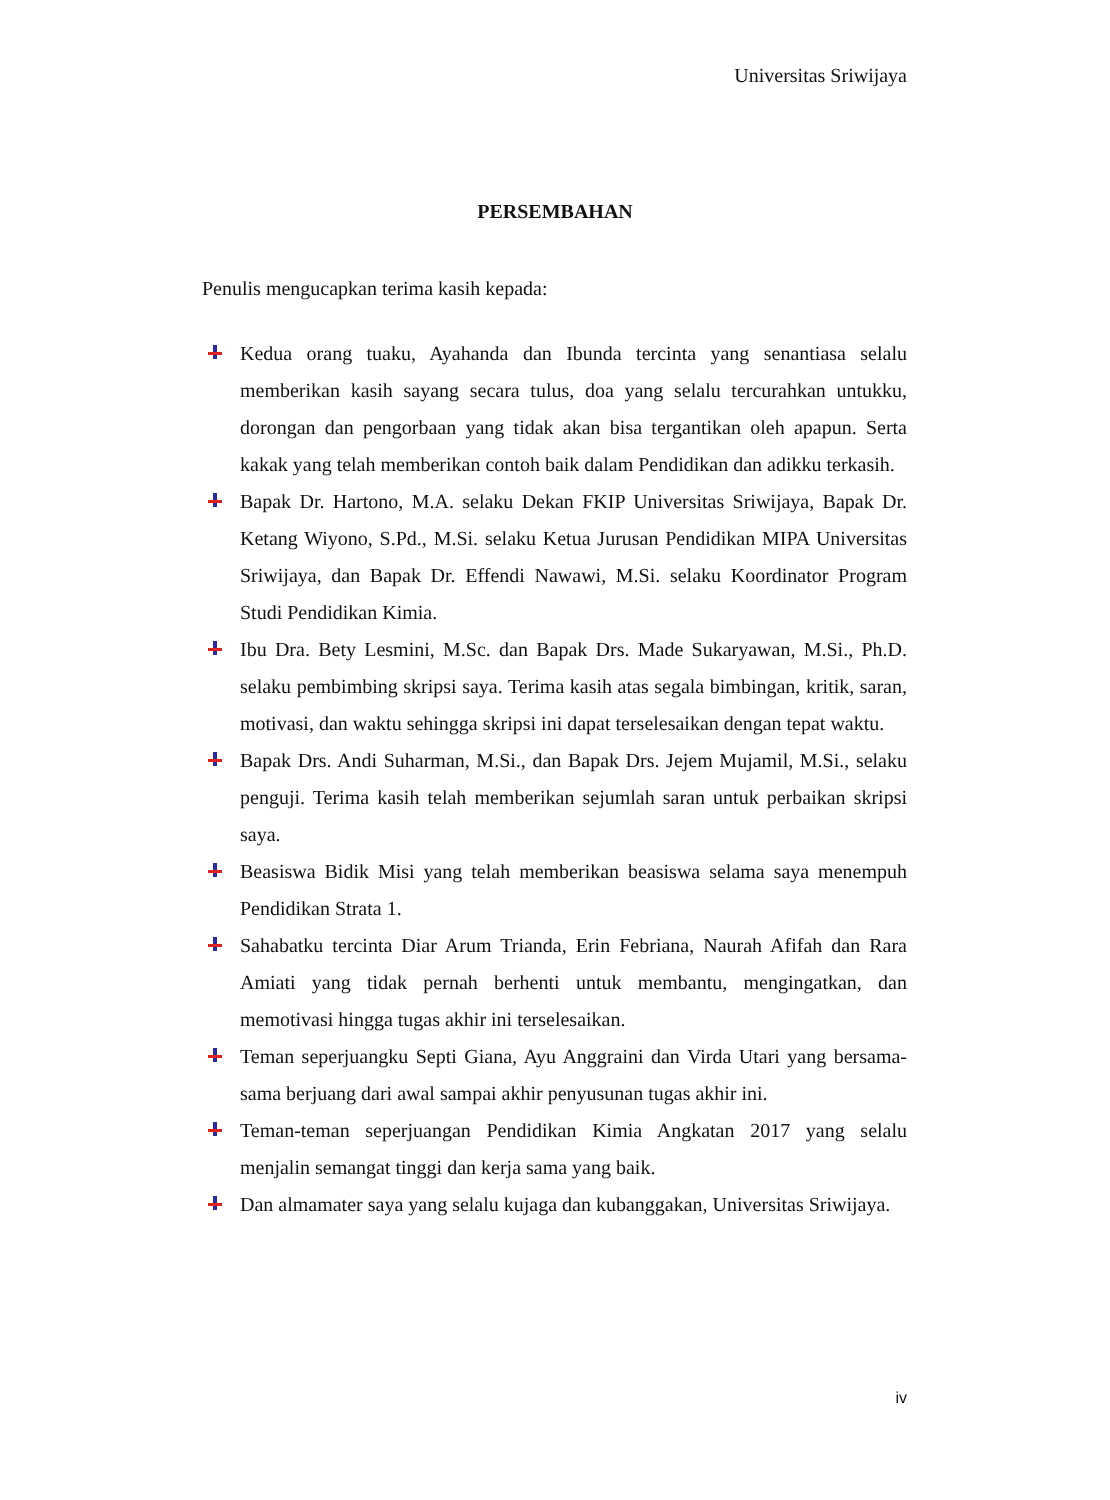Universitas Sriwijaya
PERSEMBAHAN
Penulis mengucapkan terima kasih kepada:
Kedua orang tuaku, Ayahanda dan Ibunda tercinta yang senantiasa selalu memberikan kasih sayang secara tulus, doa yang selalu tercurahkan untukku, dorongan dan pengorbaan yang tidak akan bisa tergantikan oleh apapun. Serta kakak yang telah memberikan contoh baik dalam Pendidikan dan adikku terkasih.
Bapak Dr. Hartono, M.A. selaku Dekan FKIP Universitas Sriwijaya, Bapak Dr. Ketang Wiyono, S.Pd., M.Si. selaku Ketua Jurusan Pendidikan MIPA Universitas Sriwijaya, dan Bapak Dr. Effendi Nawawi, M.Si. selaku Koordinator Program Studi Pendidikan Kimia.
Ibu Dra. Bety Lesmini, M.Sc. dan Bapak Drs. Made Sukaryawan, M.Si., Ph.D. selaku pembimbing skripsi saya. Terima kasih atas segala bimbingan, kritik, saran, motivasi, dan waktu sehingga skripsi ini dapat terselesaikan dengan tepat waktu.
Bapak Drs. Andi Suharman, M.Si., dan Bapak Drs. Jejem Mujamil, M.Si., selaku penguji. Terima kasih telah memberikan sejumlah saran untuk perbaikan skripsi saya.
Beasiswa Bidik Misi yang telah memberikan beasiswa selama saya menempuh Pendidikan Strata 1.
Sahabatku tercinta Diar Arum Trianda, Erin Febriana, Naurah Afifah dan Rara Amiati yang tidak pernah berhenti untuk membantu, mengingatkan, dan memotivasi hingga tugas akhir ini terselesaikan.
Teman seperjuangku Septi Giana, Ayu Anggraini dan Virda Utari yang bersama-sama berjuang dari awal sampai akhir penyusunan tugas akhir ini.
Teman-teman seperjuangan Pendidikan Kimia Angkatan 2017 yang selalu menjalin semangat tinggi dan kerja sama yang baik.
Dan almamater saya yang selalu kujaga dan kubanggakan, Universitas Sriwijaya.
iv